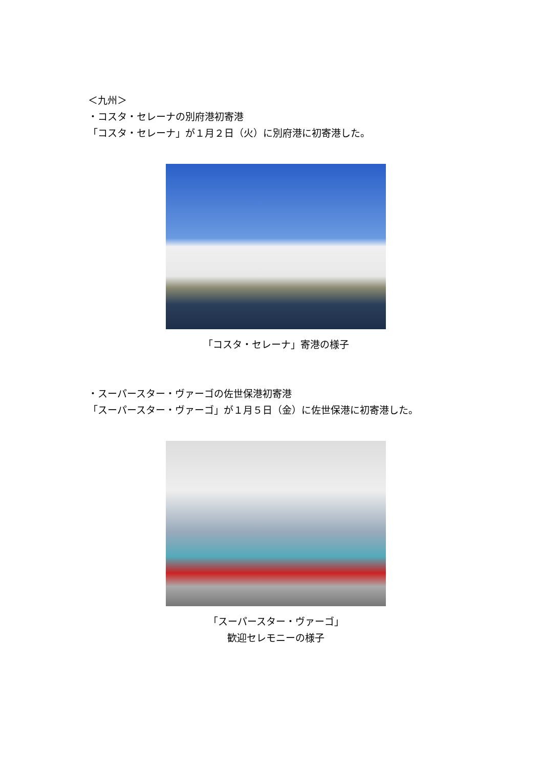＜九州＞
・コスタ・セレーナの別府港初寄港
「コスタ・セレーナ」が１月２日（火）に別府港に初寄港した。
「コスタ・セレーナ」寄港の様子
・スーパースター・ヴァーゴの佐世保港初寄港
「スーパースター・ヴァーゴ」が１月５日（金）に佐世保港に初寄港した。
「スーパースター・ヴァーゴ」
歓迎セレモニーの様子